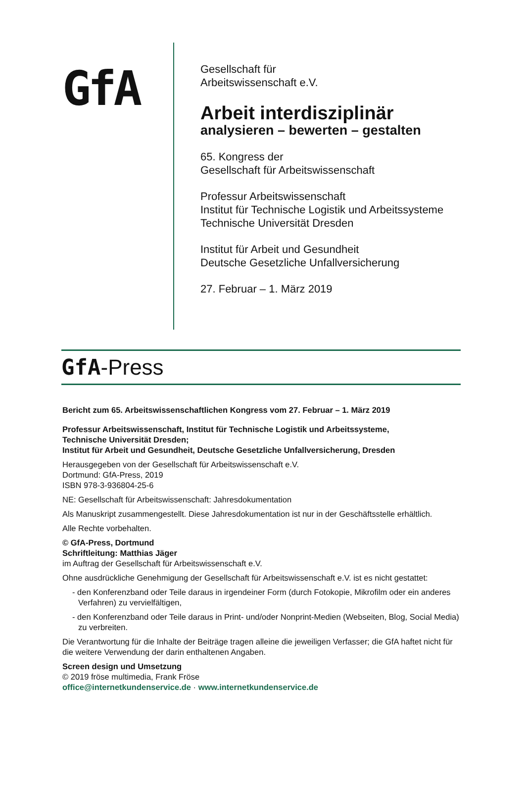GfA
Gesellschaft für
Arbeitswissenschaft e.V.
Arbeit interdisziplinär
analysieren – bewerten – gestalten
65. Kongress der
Gesellschaft für Arbeitswissenschaft
Professur Arbeitswissenschaft
Institut für Technische Logistik und Arbeitssysteme
Technische Universität Dresden
Institut für Arbeit und Gesundheit
Deutsche Gesetzliche Unfallversicherung
27. Februar – 1. März 2019
GfA-Press
Bericht zum 65. Arbeitswissenschaftlichen Kongress vom 27. Februar – 1. März 2019
Professur Arbeitswissenschaft, Institut für Technische Logistik und Arbeitssysteme,
Technische Universität Dresden;
Institut für Arbeit und Gesundheit, Deutsche Gesetzliche Unfallversicherung, Dresden
Herausgegeben von der Gesellschaft für Arbeitswissenschaft e.V.
Dortmund: GfA-Press, 2019
ISBN 978-3-936804-25-6
NE: Gesellschaft für Arbeitswissenschaft: Jahresdokumentation
Als Manuskript zusammengestellt. Diese Jahresdokumentation ist nur in der Geschäftsstelle erhältlich.
Alle Rechte vorbehalten.
© GfA-Press, Dortmund
Schriftleitung: Matthias Jäger
im Auftrag der Gesellschaft für Arbeitswissenschaft e.V.
Ohne ausdrückliche Genehmigung der Gesellschaft für Arbeitswissenschaft e.V. ist es nicht gestattet:
- den Konferenzband oder Teile daraus in irgendeiner Form (durch Fotokopie, Mikrofilm oder ein anderes Verfahren) zu vervielfältigen,
- den Konferenzband oder Teile daraus in Print- und/oder Nonprint-Medien (Webseiten, Blog, Social Media) zu verbreiten.
Die Verantwortung für die Inhalte der Beiträge tragen alleine die jeweiligen Verfasser; die GfA haftet nicht für die weitere Verwendung der darin enthaltenen Angaben.
Screen design und Umsetzung
© 2019 fröse multimedia, Frank Fröse
office@internetkundenservice.de · www.internetkundenservice.de